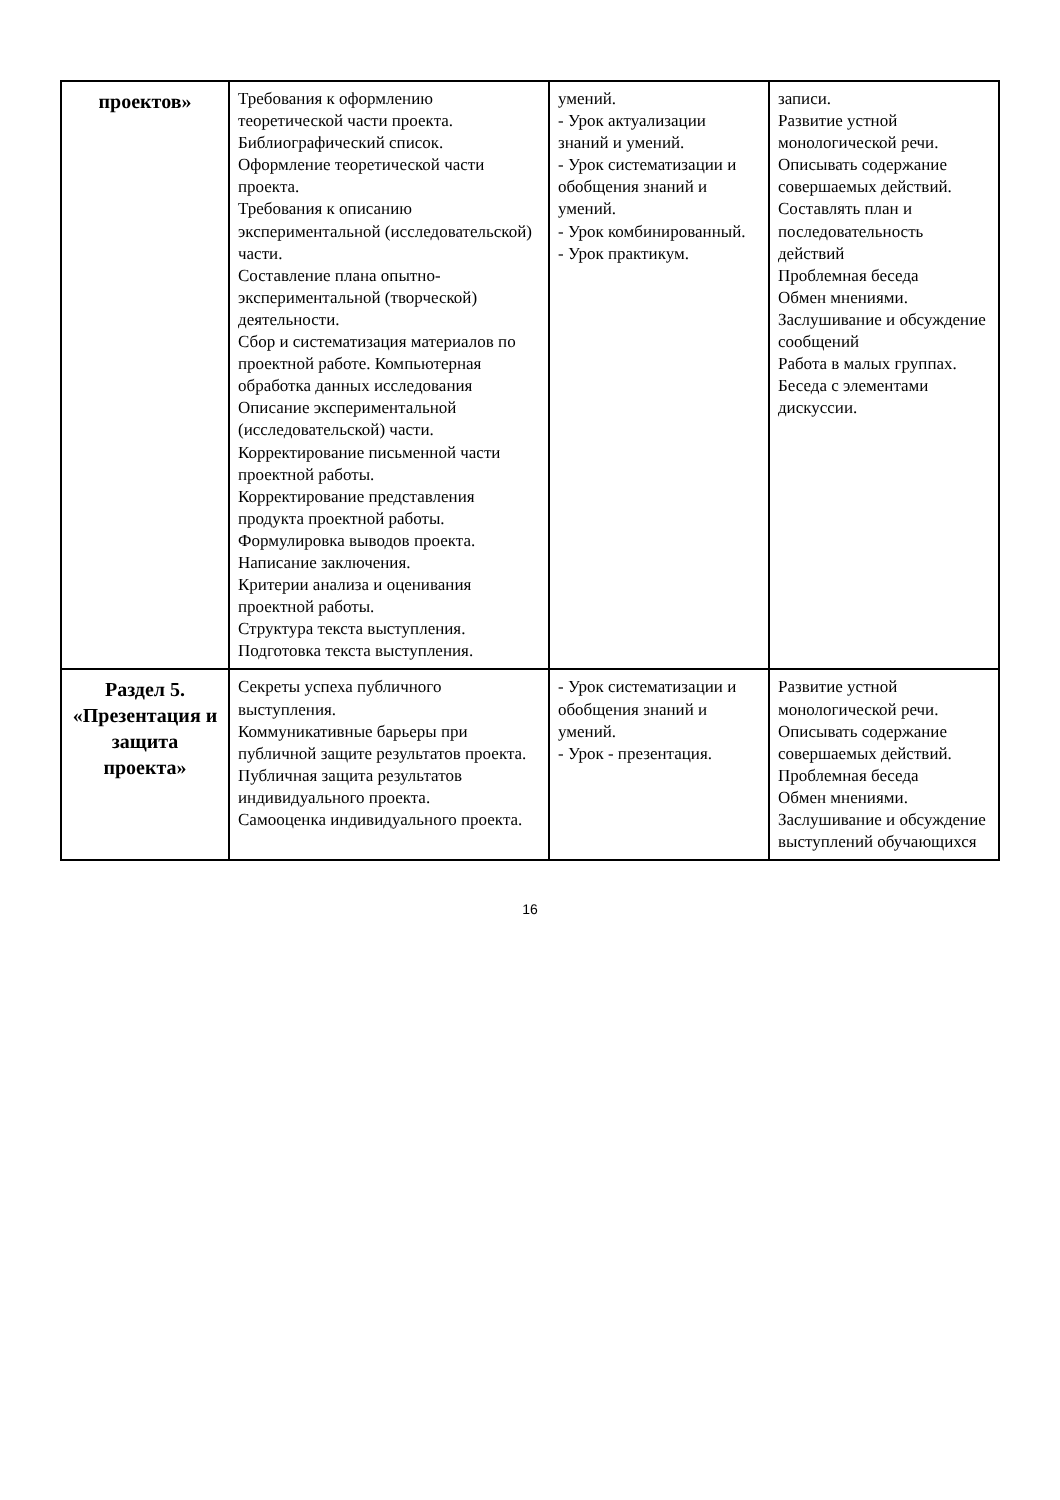| проектов» | Требования к оформлению теоретической части проекта. Библиографический список. Оформление теоретической части проекта. Требования к описанию экспериментальной (исследовательской) части. Составление плана опытно-экспериментальной (творческой) деятельности. Сбор и систематизация материалов по проектной работе. Компьютерная обработка данных исследования Описание экспериментальной (исследовательской) части. Корректирование письменной части проектной работы. Корректирование представления продукта проектной работы. Формулировка выводов проекта. Написание заключения. Критерии анализа и оценивания проектной работы. Структура текста выступления. Подготовка текста выступления. | умений. - Урок актуализации знаний и умений. - Урок систематизации и обобщения знаний и умений. - Урок комбинированный. - Урок практикум. | записи. Развитие устной монологической речи. Описывать содержание совершаемых действий. Составлять план и последовательность действий Проблемная беседа Обмен мнениями. Заслушивание и обсуждение сообщений Работа в малых группах. Беседа с элементами дискуссии. |
| Раздел 5. «Презентация и защита проекта» | Секреты успеха публичного выступления. Коммуникативные барьеры при публичной защите результатов проекта. Публичная защита результатов индивидуального проекта. Самооценка индивидуального проекта. | - Урок систематизации и обобщения знаний и умений. - Урок - презентация. | Развитие устной монологической речи. Описывать содержание совершаемых действий. Проблемная беседа Обмен мнениями. Заслушивание и обсуждение выступлений обучающихся |
16